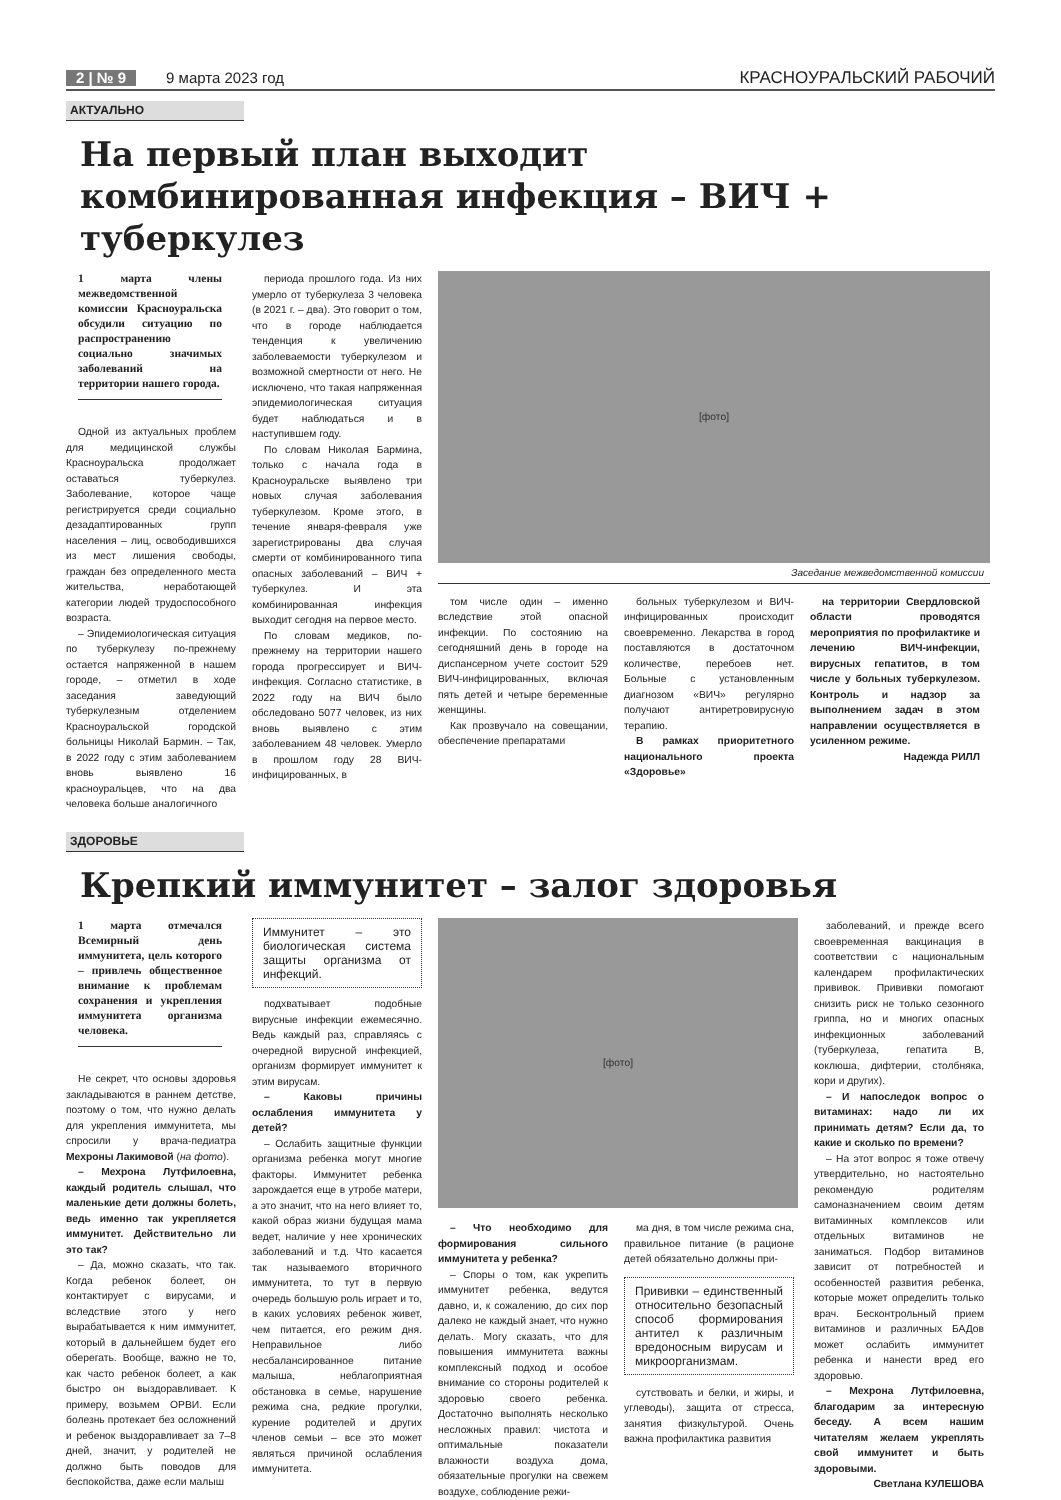2 | № 9 9 марта 2023 год КРАСНОУРАЛЬСКИЙ РАБОЧИЙ
АКТУАЛЬНО
На первый план выходит
комбинированная инфекция – ВИЧ + туберкулез
1 марта члены межведомственной комиссии Красноуральска обсудили ситуацию по распространению социально значимых заболеваний на территории нашего города.
Одной из актуальных проблем для медицинской службы Красноуральска продолжает оставаться туберкулез. Заболевание, которое чаще регистрируется среди социально дезадаптированных групп населения – лиц, освободившихся из мест лишения свободы, граждан без определенного места жительства, неработающей категории людей трудоспособного возраста.
– Эпидемиологическая ситуация по туберкулезу по-прежнему остается напряженной в нашем городе, – отметил в ходе заседания заведующий туберкулезным отделением Красноуральской городской больницы Николай Бармин. – Так, в 2022 году с этим заболеванием вновь выявлено 16 красноуральцев, что на два человека больше аналогичного
периода прошлого года. Из них умерло от туберкулеза 3 человека (в 2021 г. – два). Это говорит о том, что в городе наблюдается тенденция к увеличению заболеваемости туберкулезом и возможной смертности от него. Не исключено, что такая напряженная эпидемиологическая ситуация будет наблюдаться и в наступившем году.
По словам Николая Бармина, только с начала года в Красноуральске выявлено три новых случая заболевания туберкулезом. Кроме этого, в течение января-февраля уже зарегистрированы два случая смерти от комбинированного типа опасных заболеваний – ВИЧ + туберкулез. И эта комбинированная инфекция выходит сегодня на первое место.
По словам медиков, по-прежнему на территории нашего города прогрессирует и ВИЧ-инфекция. Согласно статистике, в 2022 году на ВИЧ было обследовано 5077 человек, из них вновь выявлено с этим заболеванием 48 человек. Умерло в прошлом году 28 ВИЧ-инфицированных, в
[фото]
Заседание межведомственной комиссии
том числе один – именно вследствие этой опасной инфекции. По состоянию на сегодняшний день в городе на диспансерном учете состоит 529 ВИЧ-инфицированных, включая пять детей и четыре беременные женщины.
Как прозвучало на совещании, обеспечение препаратами
больных туберкулезом и ВИЧ-инфицированных происходит своевременно. Лекарства в город поставляются в достаточном количестве, перебоев нет. Больные с установленным диагнозом «ВИЧ» регулярно получают антиретровирусную терапию.
В рамках приоритетного национального проекта «Здоровье»
на территории Свердловской области проводятся мероприятия по профилактике и лечению ВИЧ-инфекции, вирусных гепатитов, в том числе у больных туберкулезом. Контроль и надзор за выполнением задач в этом направлении осуществляется в усиленном режиме.
Надежда РИЛЛ
ЗДОРОВЬЕ
Крепкий иммунитет – залог здоровья
1 марта отмечался Всемирный день иммунитета, цель которого – привлечь общественное внимание к проблемам сохранения и укрепления иммунитета организма человека.
Не секрет, что основы здоровья закладываются в раннем детстве, поэтому о том, что нужно делать для укрепления иммунитета, мы спросили у врача-педиатра Мехроны Лакимовой (на фото).
– Мехрона Лутфилоевна, каждый родитель слышал, что маленькие дети должны болеть, ведь именно так укрепляется иммунитет. Действительно ли это так?
– Да, можно сказать, что так. Когда ребенок болеет, он контактирует с вирусами, и вследствие этого у него вырабатывается к ним иммунитет, который в дальнейшем будет его оберегать. Вообще, важно не то, как часто ребенок болеет, а как быстро он выздоравливает. К примеру, возьмем ОРВИ. Если болезнь протекает без осложнений и ребенок выздоравливает за 7–8 дней, значит, у родителей не должно быть поводов для беспокойства, даже если малыш
Иммунитет – это биологическая система защиты организма от инфекций.
подхватывает подобные вирусные инфекции ежемесячно. Ведь каждый раз, справляясь с очередной вирусной инфекцией, организм формирует иммунитет к этим вирусам.
– Каковы причины ослабления иммунитета у детей?
– Ослабить защитные функции организма ребенка могут многие факторы. Иммунитет ребенка зарождается еще в утробе матери, а это значит, что на него влияет то, какой образ жизни будущая мама ведет, наличие у нее хронических заболеваний и т.д. Что касается так называемого вторичного иммунитета, то тут в первую очередь большую роль играет и то, в каких условиях ребенок живет, чем питается, его режим дня. Неправильное либо несбалансированное питание малыша, неблагоприятная обстановка в семье, нарушение режима сна, редкие прогулки, курение родителей и других членов семьи – все это может являться причиной ослабления иммунитета.
[фото]
– Что необходимо для формирования сильного иммунитета у ребенка?
– Споры о том, как укрепить иммунитет ребенка, ведутся давно, и, к сожалению, до сих пор далеко не каждый знает, что нужно делать. Могу сказать, что для повышения иммунитета важны комплексный подход и особое внимание со стороны родителей к здоровью своего ребенка. Достаточно выполнять несколько несложных правил: чистота и оптимальные показатели влажности воздуха дома, обязательные прогулки на свежем воздухе, соблюдение режи-
ма дня, в том числе режима сна, правильное питание (в рационе детей обязательно должны при-
Прививки – единственный относительно безопасный способ формирования антител к различным вредоносным вирусам и микроорганизмам.
сутствовать и белки, и жиры, и углеводы), защита от стресса, занятия физкультурой. Очень важна профилактика развития
заболеваний, и прежде всего своевременная вакцинация в соответствии с национальным календарем профилактических прививок. Прививки помогают снизить риск не только сезонного гриппа, но и многих опасных инфекционных заболеваний (туберкулеза, гепатита В, коклюша, дифтерии, столбняка, кори и других).
– И напоследок вопрос о витаминах: надо ли их принимать детям? Если да, то какие и сколько по времени?
– На этот вопрос я тоже отвечу утвердительно, но настоятельно рекомендую родителям самоназначением своим детям витаминных комплексов или отдельных витаминов не заниматься. Подбор витаминов зависит от потребностей и особенностей развития ребенка, которые может определить только врач. Бесконтрольный прием витаминов и различных БАДов может ослабить иммунитет ребенка и нанести вред его здоровью.
– Мехрона Лутфилоевна, благодарим за интересную беседу. А всем нашим читателям желаем укреплять свой иммунитет и быть здоровыми.
Светлана КУЛЕШОВА